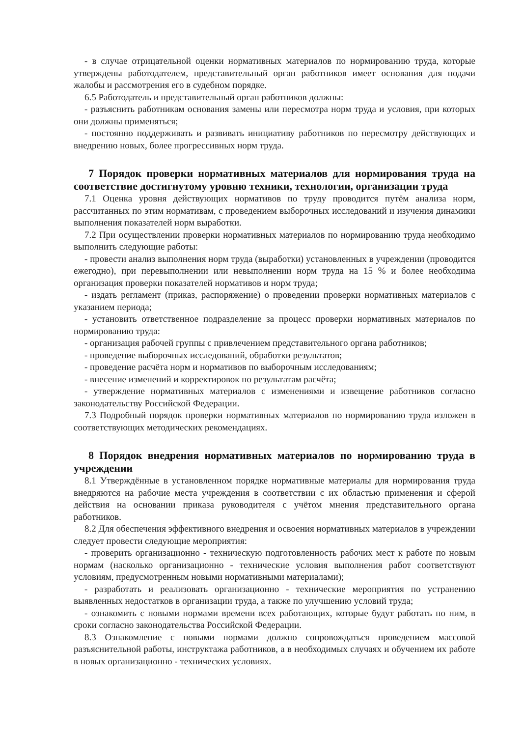- в случае отрицательной оценки нормативных материалов по нормированию труда, которые утверждены работодателем, представительный орган работников имеет основания для подачи жалобы и рассмотрения его в судебном порядке.
6.5 Работодатель и представительный орган работников должны:
- разъяснить работникам основания замены или пересмотра норм труда и условия, при которых они должны применяться;
- постоянно поддерживать и развивать инициативу работников по пересмотру действующих и внедрению новых, более прогрессивных норм труда.
7 Порядок проверки нормативных материалов для нормирования труда на соответствие достигнутому уровню техники, технологии, организации труда
7.1 Оценка уровня действующих нормативов по труду проводится путём анализа норм, рассчитанных по этим нормативам, с проведением выборочных исследований и изучения динамики выполнения показателей норм выработки.
7.2 При осуществлении проверки нормативных материалов по нормированию труда необходимо выполнить следующие работы:
- провести анализ выполнения норм труда (выработки) установленных в учреждении (проводится ежегодно), при перевыполнении или невыполнении норм труда на 15 % и более необходима организация проверки показателей нормативов и норм труда;
- издать регламент (приказ, распоряжение) о проведении проверки нормативных материалов с указанием периода;
- установить ответственное подразделение за процесс проверки нормативных материалов по нормированию труда:
- организация рабочей группы с привлечением представительного органа работников;
- проведение выборочных исследований, обработки результатов;
- проведение расчёта норм и нормативов по выборочным исследованиям;
- внесение изменений и корректировок по результатам расчёта;
- утверждение нормативных материалов с изменениями и извещение работников согласно законодательству Российской Федерации.
7.3 Подробный порядок проверки нормативных материалов по нормированию труда изложен в соответствующих методических рекомендациях.
8 Порядок внедрения нормативных материалов по нормированию труда в учреждении
8.1 Утверждённые в установленном порядке нормативные материалы для нормирования труда внедряются на рабочие места учреждения в соответствии с их областью применения и сферой действия на основании приказа руководителя с учётом мнения представительного органа работников.
8.2 Для обеспечения эффективного внедрения и освоения нормативных материалов в учреждении следует провести следующие мероприятия:
- проверить организационно - техническую подготовленность рабочих мест к работе по новым нормам (насколько организационно - технические условия выполнения работ соответствуют условиям, предусмотренным новыми нормативными материалами);
- разработать и реализовать организационно - технические мероприятия по устранению выявленных недостатков в организации труда, а также по улучшению условий труда;
- ознакомить с новыми нормами времени всех работающих, которые будут работать по ним, в сроки согласно законодательства Российской Федерации.
8.3 Ознакомление с новыми нормами должно сопровождаться проведением массовой разъяснительной работы, инструктажа работников, а в необходимых случаях и обучением их работе в новых организационно - технических условиях.